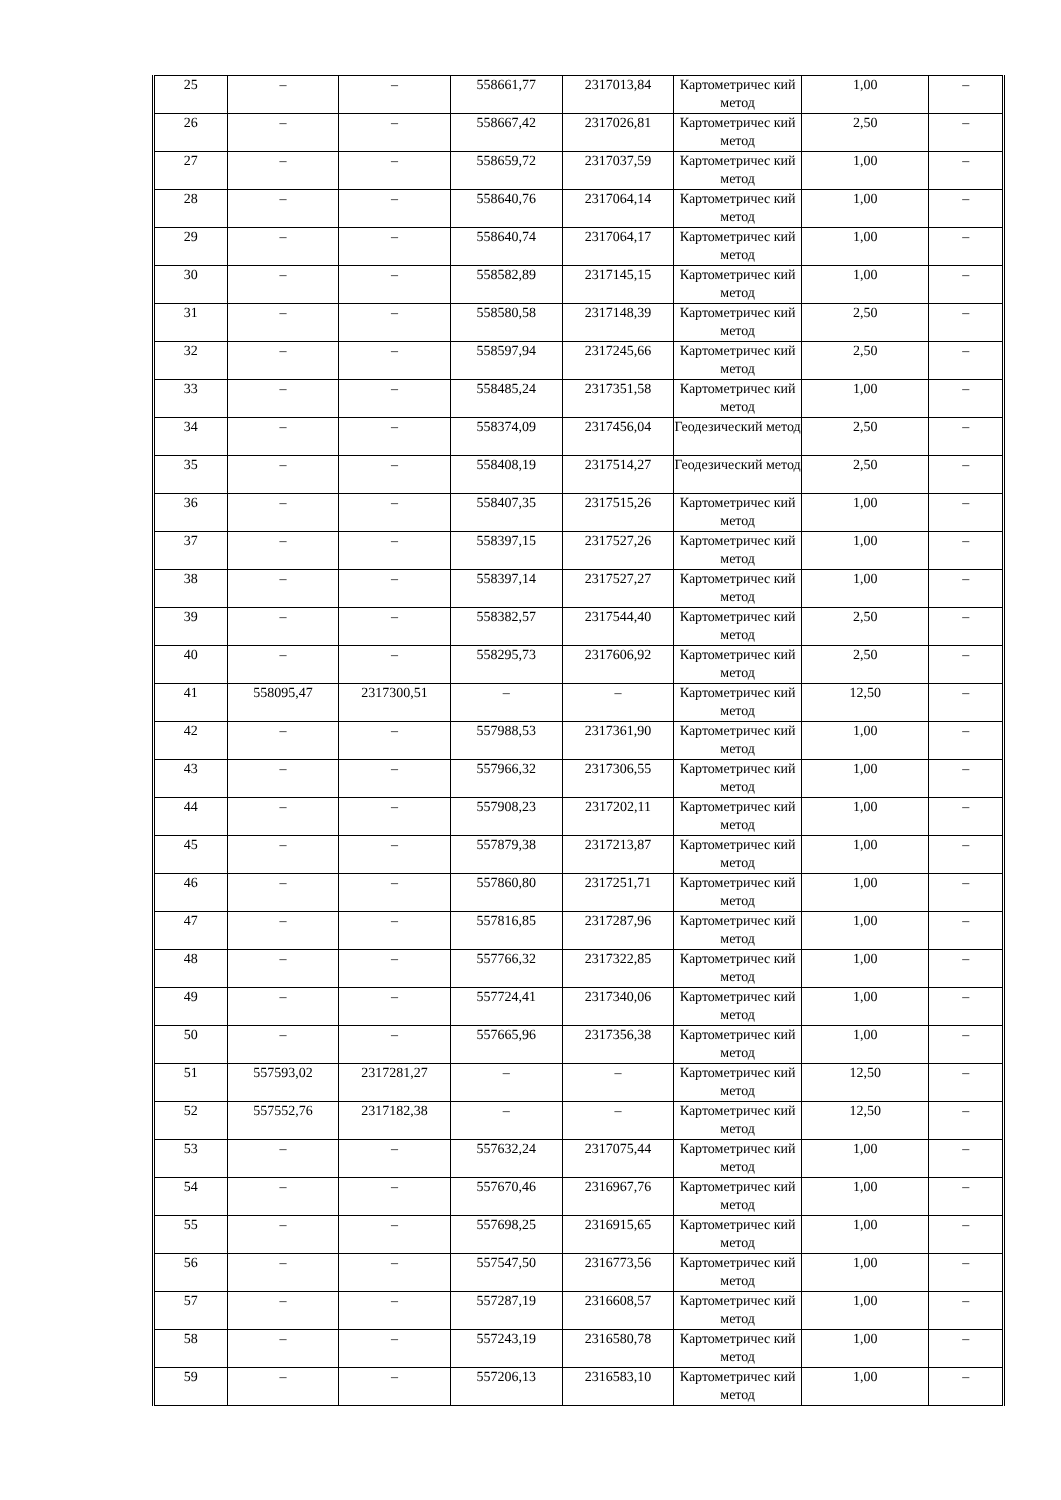| 25 | – | – | 558661,77 | 2317013,84 | Картометричес кий метод | 1,00 | – |
| 26 | – | – | 558667,42 | 2317026,81 | Картометричес кий метод | 2,50 | – |
| 27 | – | – | 558659,72 | 2317037,59 | Картометричес кий метод | 1,00 | – |
| 28 | – | – | 558640,76 | 2317064,14 | Картометричес кий метод | 1,00 | – |
| 29 | – | – | 558640,74 | 2317064,17 | Картометричес кий метод | 1,00 | – |
| 30 | – | – | 558582,89 | 2317145,15 | Картометричес кий метод | 1,00 | – |
| 31 | – | – | 558580,58 | 2317148,39 | Картометричес кий метод | 2,50 | – |
| 32 | – | – | 558597,94 | 2317245,66 | Картометричес кий метод | 2,50 | – |
| 33 | – | – | 558485,24 | 2317351,58 | Картометричес кий метод | 1,00 | – |
| 34 | – | – | 558374,09 | 2317456,04 | Геодезический метод | 2,50 | – |
| 35 | – | – | 558408,19 | 2317514,27 | Геодезический метод | 2,50 | – |
| 36 | – | – | 558407,35 | 2317515,26 | Картометричес кий метод | 1,00 | – |
| 37 | – | – | 558397,15 | 2317527,26 | Картометричес кий метод | 1,00 | – |
| 38 | – | – | 558397,14 | 2317527,27 | Картометричес кий метод | 1,00 | – |
| 39 | – | – | 558382,57 | 2317544,40 | Картометричес кий метод | 2,50 | – |
| 40 | – | – | 558295,73 | 2317606,92 | Картометричес кий метод | 2,50 | – |
| 41 | 558095,47 | 2317300,51 | – | – | Картометричес кий метод | 12,50 | – |
| 42 | – | – | 557988,53 | 2317361,90 | Картометричес кий метод | 1,00 | – |
| 43 | – | – | 557966,32 | 2317306,55 | Картометричес кий метод | 1,00 | – |
| 44 | – | – | 557908,23 | 2317202,11 | Картометричес кий метод | 1,00 | – |
| 45 | – | – | 557879,38 | 2317213,87 | Картометричес кий метод | 1,00 | – |
| 46 | – | – | 557860,80 | 2317251,71 | Картометричес кий метод | 1,00 | – |
| 47 | – | – | 557816,85 | 2317287,96 | Картометричес кий метод | 1,00 | – |
| 48 | – | – | 557766,32 | 2317322,85 | Картометричес кий метод | 1,00 | – |
| 49 | – | – | 557724,41 | 2317340,06 | Картометричес кий метод | 1,00 | – |
| 50 | – | – | 557665,96 | 2317356,38 | Картометричес кий метод | 1,00 | – |
| 51 | 557593,02 | 2317281,27 | – | – | Картометричес кий метод | 12,50 | – |
| 52 | 557552,76 | 2317182,38 | – | – | Картометричес кий метод | 12,50 | – |
| 53 | – | – | 557632,24 | 2317075,44 | Картометричес кий метод | 1,00 | – |
| 54 | – | – | 557670,46 | 2316967,76 | Картометричес кий метод | 1,00 | – |
| 55 | – | – | 557698,25 | 2316915,65 | Картометричес кий метод | 1,00 | – |
| 56 | – | – | 557547,50 | 2316773,56 | Картометричес кий метод | 1,00 | – |
| 57 | – | – | 557287,19 | 2316608,57 | Картометричес кий метод | 1,00 | – |
| 58 | – | – | 557243,19 | 2316580,78 | Картометричес кий метод | 1,00 | – |
| 59 | – | – | 557206,13 | 2316583,10 | Картометричес кий метод | 1,00 | – |